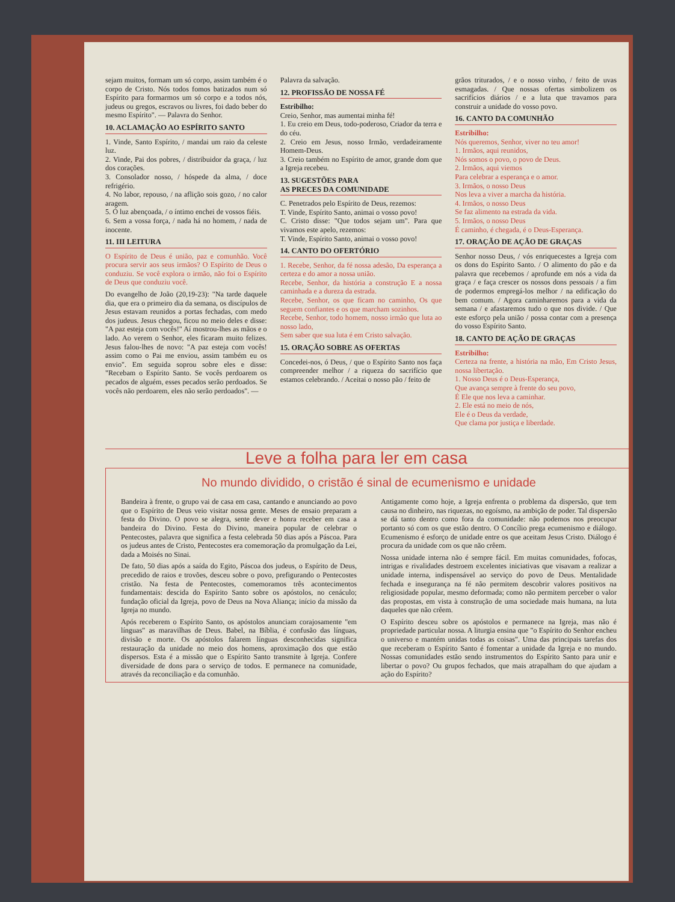sejam muitos, formam um só corpo, assim também é o corpo de Cristo. Nós todos fomos batizados num só Espírito para formarmos um só corpo e a todos nós, judeus ou gregos, escravos ou livres, foi dado beber do mesmo Espírito". — Palavra do Senhor.
10. ACLAMAÇÃO AO ESPÍRITO SANTO
1. Vinde, Santo Espírito, / mandai um raio da celeste luz.
2. Vinde, Pai dos pobres, / distribuidor da graça, / luz dos corações.
3. Consolador nosso, / hóspede da alma, / doce refrigério.
4. No labor, repouso, / na aflição sois gozo, / no calor aragem.
5. Ó luz abençoada, / o íntimo enchei de vossos fiéis.
6. Sem a vossa força, / nada há no homem, / nada de inocente.
11. III LEITURA
O Espírito de Deus é união, paz e comunhão. Você procura servir aos seus irmãos? O Espírito de Deus o conduziu. Se você explora o irmão, não foi o Espírito de Deus que conduziu você.
Do evangelho de João (20,19-23): "Na tarde daquele dia, que era o primeiro dia da semana, os discípulos de Jesus estavam reunidos a portas fechadas, com medo dos judeus. Jesus chegou, ficou no meio deles e disse: "A paz esteja com vocês!" Aí mostrou-lhes as mãos e o lado. Ao verem o Senhor, eles ficaram muito felizes. Jesus falou-lhes de novo: "A paz esteja com vocês! assim como o Pai me enviou, assim também eu os envio". Em seguida soprou sobre eles e disse: "Recebam o Espírito Santo. Se vocês perdoarem os pecados de alguém, esses pecados serão perdoados. Se vocês não perdoarem, eles não serão perdoados". —
Palavra da salvação.
12. PROFISSÃO DE NOSSA FÉ
Estribilho:
Creio, Senhor, mas aumentai minha fé!
1. Eu creio em Deus, todo-poderoso, Criador da terra e do céu.
2. Creio em Jesus, nosso Irmão, verdadeiramente Homem-Deus.
3. Creio também no Espírito de amor, grande dom que a Igreja recebeu.
13. SUGESTÕES PARA
AS PRECES DA COMUNIDADE
C. Penetrados pelo Espírito de Deus, rezemos:
T. Vinde, Espírito Santo, animai o vosso povo!
C. Cristo disse: "Que todos sejam um". Para que vivamos este apelo, rezemos:
T. Vinde, Espírito Santo, animai o vosso povo!
14. CANTO DO OFERTÓRIO
1. Recebe, Senhor, da fé nossa adesão, Da esperança a certeza e do amor a nossa união.
Recebe, Senhor, da história a construção E a nossa caminhada e a dureza da estrada.
Recebe, Senhor, os que ficam no caminho, Os que seguem confiantes e os que marcham sozinhos.
Recebe, Senhor, todo homem, nosso irmão que luta ao nosso lado,
Sem saber que sua luta é em Cristo salvação.
15. ORAÇÃO SOBRE AS OFERTAS
Concedei-nos, ó Deus, / que o Espírito Santo nos faça compreender melhor / a riqueza do sacrifício que estamos celebrando. / Aceitai o nosso pão / feito de
grãos triturados, / e o nosso vinho, / feito de uvas esmagadas. / Que nossas ofertas simbolizem os sacrifícios diários / e a luta que travamos para construir a unidade do vosso povo.
16. CANTO DA COMUNHÃO
Estribilho:
Nós queremos, Senhor, viver no teu amor!
1. Irmãos, aqui reunidos,
Nós somos o povo, o povo de Deus.
2. Irmãos, aqui viemos
Para celebrar a esperança e o amor.
3. Irmãos, o nosso Deus
Nos leva a viver a marcha da história.
4. Irmãos, o nosso Deus
Se faz alimento na estrada da vida.
5. Irmãos, o nosso Deus
É caminho, é chegada, é o Deus-Esperança.
17. ORAÇÃO DE AÇÃO DE GRAÇAS
Senhor nosso Deus, / vós enriquecestes a Igreja com os dons do Espírito Santo. / O alimento do pão e da palavra que recebemos / aprofunde em nós a vida da graça / e faça crescer os nossos dons pessoais / a fim de podermos empregá-los melhor / na edificação do bem comum. / Agora caminharemos para a vida da semana / e afastaremos tudo o que nos divide. / Que este esforço pela união / possa contar com a presença do vosso Espírito Santo.
18. CANTO DE AÇÃO DE GRAÇAS
Estribilho:
Certeza na frente, a história na mão, Em Cristo Jesus, nossa libertação.
1. Nosso Deus é o Deus-Esperança,
Que avança sempre à frente do seu povo,
É Ele que nos leva a caminhar.
2. Ele está no meio de nós,
Ele é o Deus da verdade,
Que clama por justiça e liberdade.
Leve a folha para ler em casa
No mundo dividido, o cristão é sinal de ecumenismo e unidade
Bandeira à frente, o grupo vai de casa em casa, cantando e anunciando ao povo que o Espírito de Deus veio visitar nossa gente. Meses de ensaio preparam a festa do Divino. O povo se alegra, sente dever e honra receber em casa a bandeira do Divino. Festa do Divino, maneira popular de celebrar o Pentecostes, palavra que significa a festa celebrada 50 dias após a Páscoa. Para os judeus antes de Cristo, Pentecostes era comemoração da promulgação da Lei, dada a Moisés no Sinai.
De fato, 50 dias após a saída do Egito, Páscoa dos judeus, o Espírito de Deus, precedido de raios e trovões, desceu sobre o povo, prefigurando o Pentecostes cristão. Na festa de Pentecostes, comemoramos três acontecimentos fundamentais: descida do Espírito Santo sobre os apóstolos, no cenáculo; fundação oficial da Igreja, povo de Deus na Nova Aliança; início da missão da Igreja no mundo.
Após receberem o Espírito Santo, os apóstolos anunciam corajosamente "em línguas" as maravilhas de Deus. Babel, na Bíblia, é confusão das línguas, divisão e morte. Os apóstolos falarem línguas desconhecidas significa restauração da unidade no meio dos homens, aproximação dos que estão dispersos. Esta é a missão que o Espírito Santo transmite à Igreja. Confere diversidade de dons para o serviço de todos. E permanece na comunidade, através da reconciliação e da comunhão.
Antigamente como hoje, a Igreja enfrenta o problema da dispersão, que tem causa no dinheiro, nas riquezas, no egoísmo, na ambição de poder. Tal dispersão se dá tanto dentro como fora da comunidade: não podemos nos preocupar portanto só com os que estão dentro. O Concílio prega ecumenismo e diálogo. Ecumenismo é esforço de unidade entre os que aceitam Jesus Cristo. Diálogo é procura da unidade com os que não crêem.
Nossa unidade interna não é sempre fácil. Em muitas comunidades, fofocas, intrigas e rivalidades destroem excelentes iniciativas que visavam a realizar a unidade interna, indispensável ao serviço do povo de Deus. Mentalidade fechada e insegurança na fé não permitem descobrir valores positivos na religiosidade popular, mesmo deformada; como não permitem perceber o valor das propostas, em vista à construção de uma sociedade mais humana, na luta daqueles que não crêem.
O Espírito desceu sobre os apóstolos e permanece na Igreja, mas não é propriedade particular nossa. A liturgia ensina que "o Espírito do Senhor encheu o universo e mantém unidas todas as coisas". Uma das principais tarefas dos que receberam o Espírito Santo é fomentar a unidade da Igreja e no mundo. Nossas comunidades estão sendo instrumentos do Espírito Santo para unir e libertar o povo? Ou grupos fechados, que mais atrapalham do que ajudam a ação do Espírito?